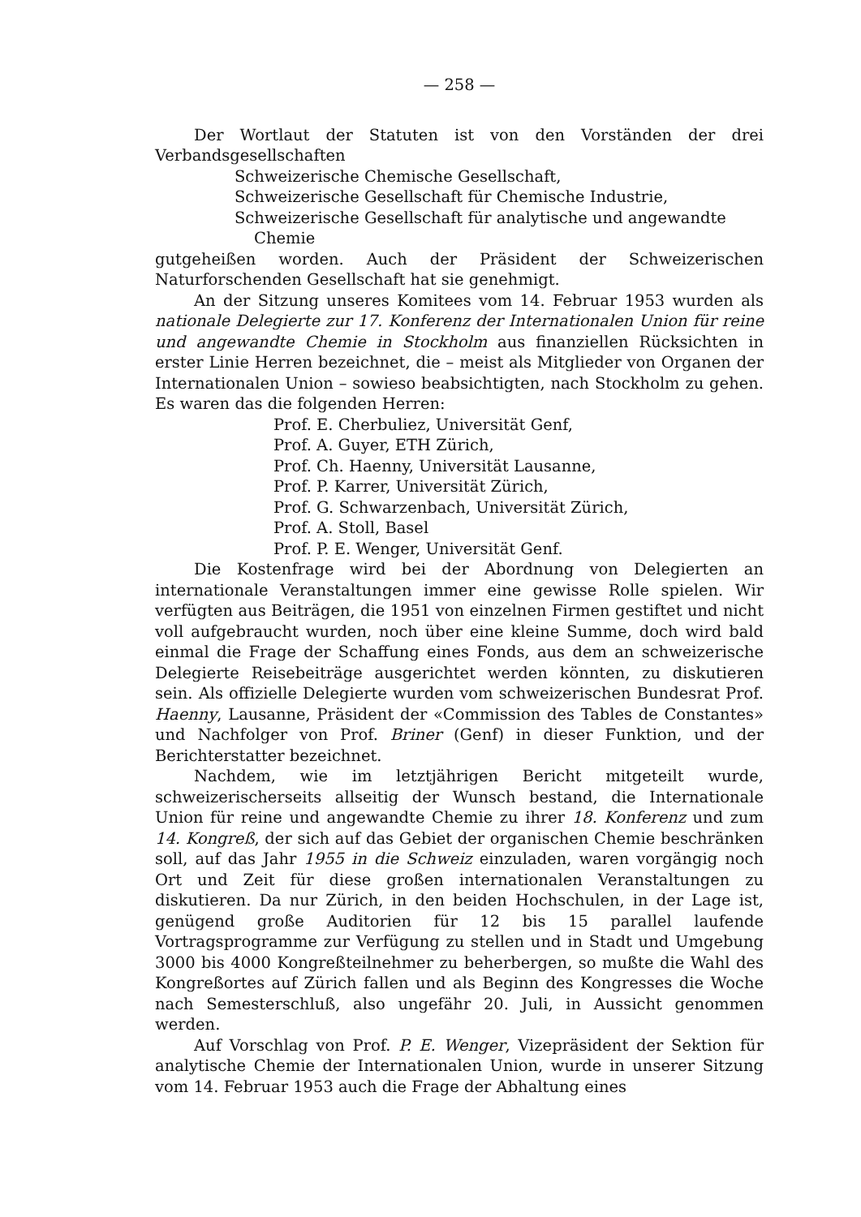— 258 —
Der Wortlaut der Statuten ist von den Vorständen der drei Verbandsgesellschaften
Schweizerische Chemische Gesellschaft,
Schweizerische Gesellschaft für Chemische Industrie,
Schweizerische Gesellschaft für analytische und angewandte
Chemie
gutgeheißen worden. Auch der Präsident der Schweizerischen Naturforschenden Gesellschaft hat sie genehmigt.
An der Sitzung unseres Komitees vom 14. Februar 1953 wurden als nationale Delegierte zur 17. Konferenz der Internationalen Union für reine und angewandte Chemie in Stockholm aus finanziellen Rücksichten in erster Linie Herren bezeichnet, die – meist als Mitglieder von Organen der Internationalen Union – sowieso beabsichtigten, nach Stockholm zu gehen. Es waren das die folgenden Herren:
Prof. E. Cherbuliez, Universität Genf,
Prof. A. Guyer, ETH Zürich,
Prof. Ch. Haenny, Universität Lausanne,
Prof. P. Karrer, Universität Zürich,
Prof. G. Schwarzenbach, Universität Zürich,
Prof. A. Stoll, Basel
Prof. P. E. Wenger, Universität Genf.
Die Kostenfrage wird bei der Abordnung von Delegierten an internationale Veranstaltungen immer eine gewisse Rolle spielen. Wir verfügten aus Beiträgen, die 1951 von einzelnen Firmen gestiftet und nicht voll aufgebraucht wurden, noch über eine kleine Summe, doch wird bald einmal die Frage der Schaffung eines Fonds, aus dem an schweizerische Delegierte Reisebeiträge ausgerichtet werden könnten, zu diskutieren sein. Als offizielle Delegierte wurden vom schweizerischen Bundesrat Prof. Haenny, Lausanne, Präsident der «Commission des Tables de Constantes» und Nachfolger von Prof. Briner (Genf) in dieser Funktion, und der Berichterstatter bezeichnet.
Nachdem, wie im letztjährigen Bericht mitgeteilt wurde, schweizerischerseits allseitig der Wunsch bestand, die Internationale Union für reine und angewandte Chemie zu ihrer 18. Konferenz und zum 14. Kongreß, der sich auf das Gebiet der organischen Chemie beschränken soll, auf das Jahr 1955 in die Schweiz einzuladen, waren vorgängig noch Ort und Zeit für diese großen internationalen Veranstaltungen zu diskutieren. Da nur Zürich, in den beiden Hochschulen, in der Lage ist, genügend große Auditorien für 12 bis 15 parallel laufende Vortragsprogramme zur Verfügung zu stellen und in Stadt und Umgebung 3000 bis 4000 Kongreßteilnehmer zu beherbergen, so mußte die Wahl des Kongreßortes auf Zürich fallen und als Beginn des Kongresses die Woche nach Semesterschluß, also ungefähr 20. Juli, in Aussicht genommen werden.
Auf Vorschlag von Prof. P. E. Wenger, Vizepräsident der Sektion für analytische Chemie der Internationalen Union, wurde in unserer Sitzung vom 14. Februar 1953 auch die Frage der Abhaltung eines